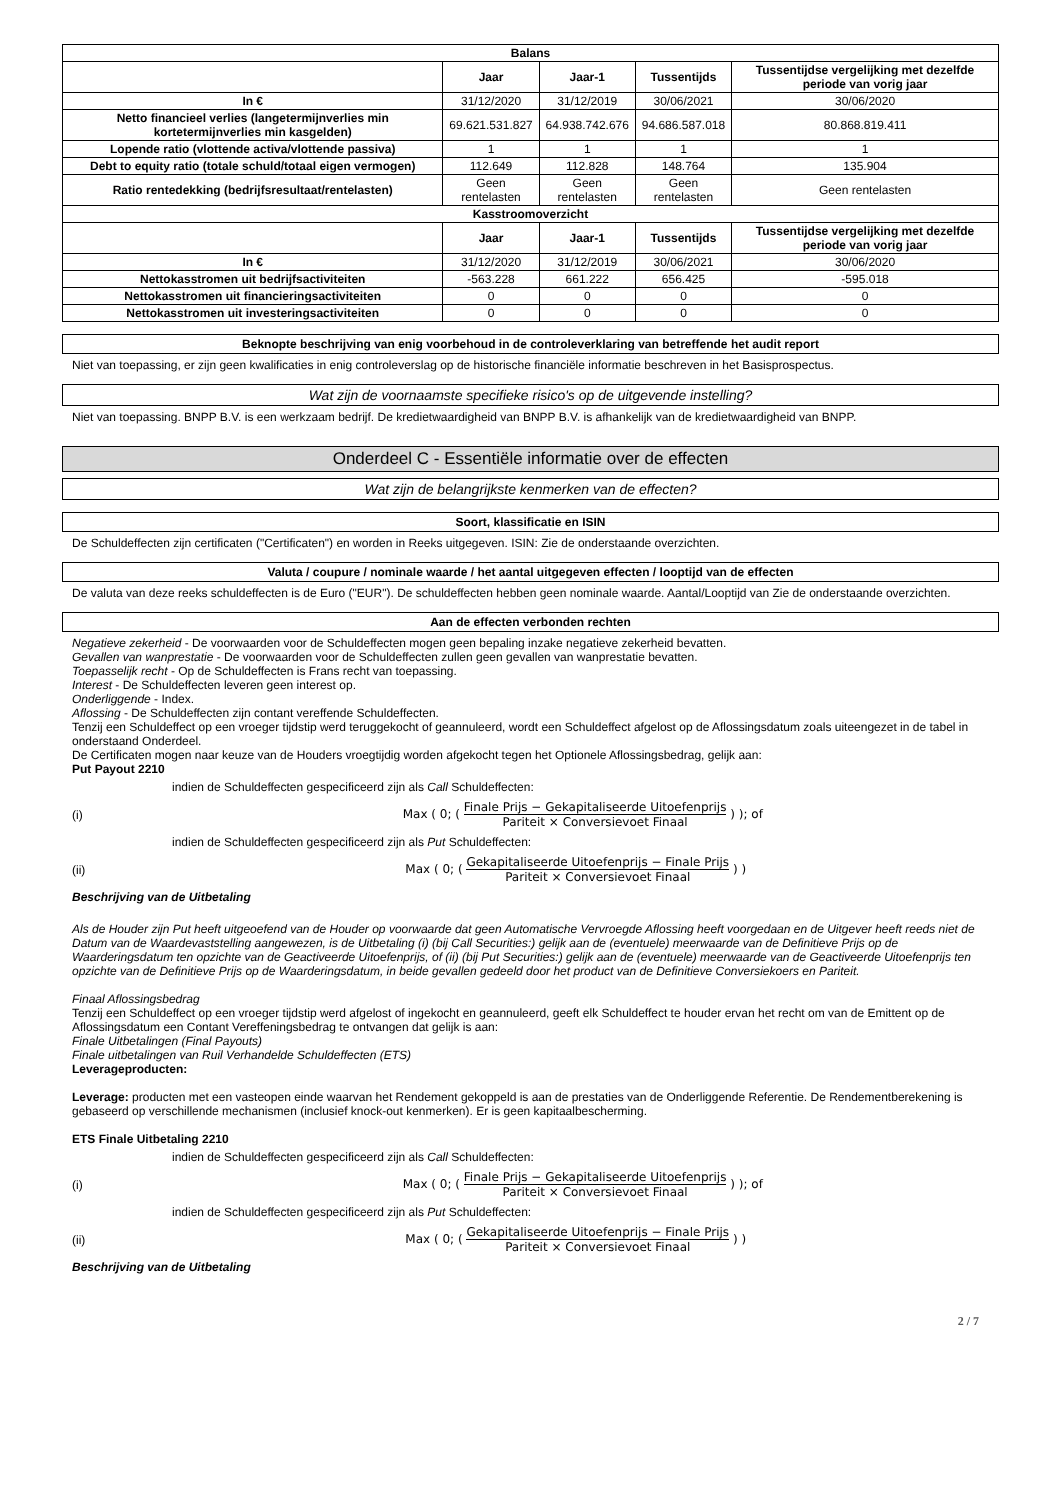| Balans | | | | |
| --- | --- | --- | --- | --- |
| | Jaar | Jaar-1 | Tussentijds | Tussentijdse vergelijking met dezelfde periode van vorig jaar |
| In € | 31/12/2020 | 31/12/2019 | 30/06/2021 | 30/06/2020 |
| Netto financieel verlies (langetermijnverlies min kortetermijnverlies min kasgelden) | 69.621.531.827 | 64.938.742.676 | 94.686.587.018 | 80.868.819.411 |
| Lopende ratio (vlottende activa/vlottende passiva) | 1 | 1 | 1 | 1 |
| Debt to equity ratio (totale schuld/totaal eigen vermogen) | 112.649 | 112.828 | 148.764 | 135.904 |
| Ratio rentedekking (bedrijfsresultaat/rentelasten) | Geen rentelasten | Geen rentelasten | Geen rentelasten | Geen rentelasten |
| Kasstroomoverzicht | | | | |
| | Jaar | Jaar-1 | Tussentijds | Tussentijdse vergelijking met dezelfde periode van vorig jaar |
| In € | 31/12/2020 | 31/12/2019 | 30/06/2021 | 30/06/2020 |
| Nettokasstromen uit bedrijfsactiviteiten | -563.228 | 661.222 | 656.425 | -595.018 |
| Nettokasstromen uit financieringsactiviteiten | 0 | 0 | 0 | 0 |
| Nettokasstromen uit investeringsactiviteiten | 0 | 0 | 0 | 0 |
Beknopte beschrijving van enig voorbehoud in de controleverklaring van betreffende het audit report
Niet van toepassing, er zijn geen kwalificaties in enig controleverslag op de historische financiële informatie beschreven in het Basisprospectus.
Wat zijn de voornaamste specifieke risico's op de uitgevende instelling?
Niet van toepassing. BNPP B.V. is een werkzaam bedrijf. De kredietwaardigheid van BNPP B.V. is afhankelijk van de kredietwaardigheid van BNPP.
Onderdeel C - Essentiële informatie over de effecten
Wat zijn de belangrijkste kenmerken van de effecten?
Soort, klassificatie en ISIN
De Schuldeffecten zijn certificaten ("Certificaten") en worden in Reeks uitgegeven. ISIN: Zie de onderstaande overzichten.
Valuta / coupure / nominale waarde / het aantal uitgegeven effecten / looptijd van de effecten
De valuta van deze reeks schuldeffecten is de Euro ("EUR"). De schuldeffecten hebben geen nominale waarde. Aantal/Looptijd van Zie de onderstaande overzichten.
Aan de effecten verbonden rechten
Negatieve zekerheid - De voorwaarden voor de Schuldeffecten mogen geen bepaling inzake negatieve zekerheid bevatten.
Gevallen van wanprestatie - De voorwaarden voor de Schuldeffecten zullen geen gevallen van wanprestatie bevatten.
Toepasselijk recht - Op de Schuldeffecten is Frans recht van toepassing.
Interest - De Schuldeffecten leveren geen interest op.
Onderliggende - Index.
Aflossing - De Schuldeffecten zijn contant vereffende Schuldeffecten.
Tenzij een Schuldeffect op een vroeger tijdstip werd teruggekocht of geannuleerd, wordt een Schuldeffect afgelost op de Aflossingsdatum zoals uiteengezet in de tabel in onderstaand Onderdeel.
De Certificaten mogen naar keuze van de Houders vroegtijdig worden afgekocht tegen het Optionele Aflossingsbedrag, gelijk aan:
Put Payout 2210
indien de Schuldeffecten gespecificeerd zijn als Call Schuldeffecten:
(i) Max ( 0; (
Finale Prijs − Gekapitaliseerde Uitoefenprijs
Pariteit × Conversievoet Finaal
) ); of
indien de Schuldeffecten gespecificeerd zijn als Put Schuldeffecten:
(ii) Max ( 0; (
Gekapitaliseerde Uitoefenprijs − Finale Prijs
Pariteit × Conversievoet Finaal
) )
Beschrijving van de Uitbetaling
Als de Houder zijn Put heeft uitgeoefend van de Houder op voorwaarde dat geen Automatische Vervroegde Aflossing heeft voorgedaan en de Uitgever heeft reeds niet de Datum van de Waardevaststelling aangewezen, is de Uitbetaling (i) (bij Call Securities:) gelijk aan de (eventuele) meerwaarde van de Definitieve Prijs op de Waarderingsdatum ten opzichte van de Geactiveerde Uitoefenprijs, of (ii) (bij Put Securities:) gelijk aan de (eventuele) meerwaarde van de Geactiveerde Uitoefenprijs ten opzichte van de Definitieve Prijs op de Waarderingsdatum, in beide gevallen gedeeld door het product van de Definitieve Conversiekoers en Pariteit.
Finaal Aflossingsbedrag
Tenzij een Schuldeffect op een vroeger tijdstip werd afgelost of ingekocht en geannuleerd, geeft elk Schuldeffect te houder ervan het recht om van de Emittent op de Aflossingsdatum een Contant Vereffeningsbedrag te ontvangen dat gelijk is aan:
Finale Uitbetalingen (Final Payouts)
Finale uitbetalingen van Ruil Verhandelde Schuldeffecten (ETS)
Leverageproducten:
Leverage: producten met een vasteopen einde waarvan het Rendement gekoppeld is aan de prestaties van de Onderliggende Referentie. De Rendementberekening is gebaseerd op verschillende mechanismen (inclusief knock-out kenmerken). Er is geen kapitaalbescherming.
ETS Finale Uitbetaling 2210
indien de Schuldeffecten gespecificeerd zijn als Call Schuldeffecten:
(i) Max ( 0; (
Finale Prijs − Gekapitaliseerde Uitoefenprijs
Pariteit × Conversievoet Finaal
) ); of
indien de Schuldeffecten gespecificeerd zijn als Put Schuldeffecten:
(ii) Max ( 0; (
Gekapitaliseerde Uitoefenprijs − Finale Prijs
Pariteit × Conversievoet Finaal
) )
Beschrijving van de Uitbetaling
2 / 7